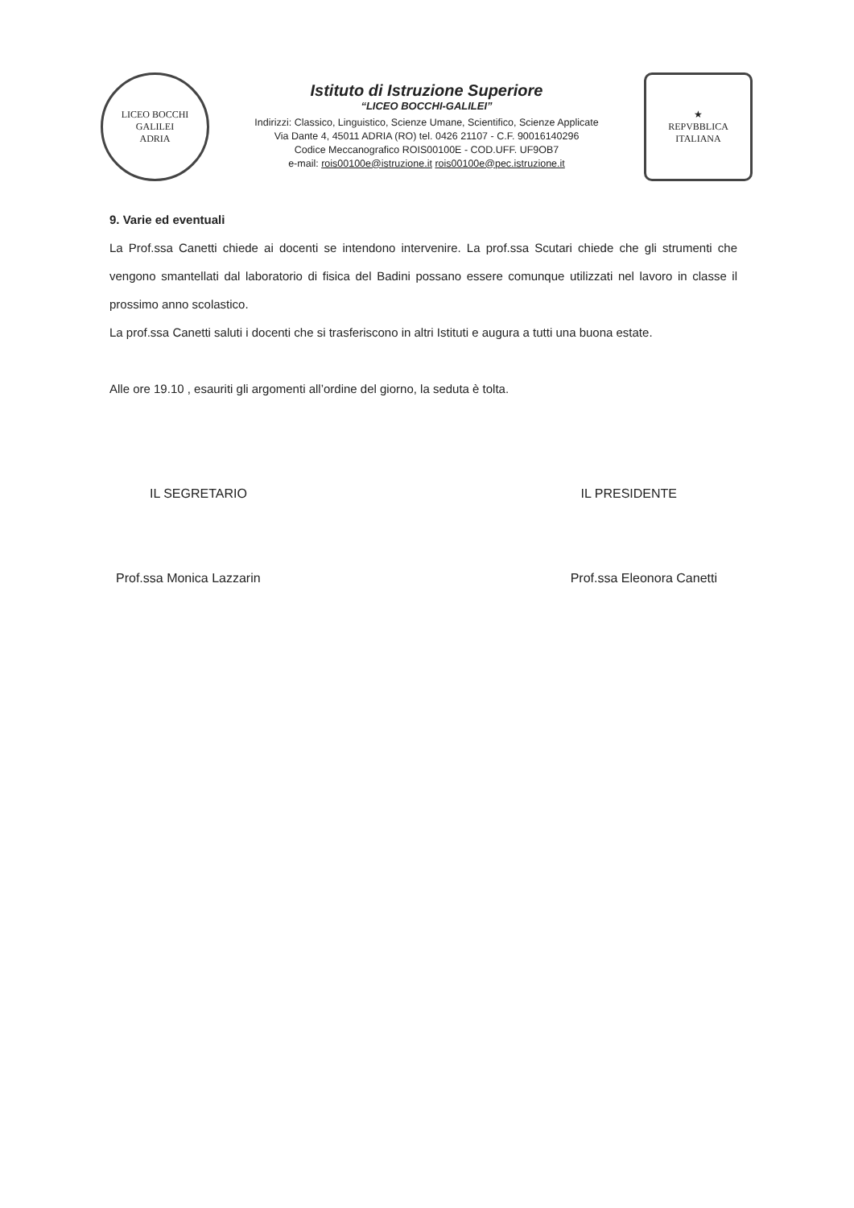LICEO BOCCHI GALILEI
ADRIA
Istituto di Istruzione Superiore
“LICEO BOCCHI-GALILEI”
Indirizzi: Classico, Linguistico, Scienze Umane, Scientifico, Scienze Applicate
Via Dante 4, 45011 ADRIA (RO) tel. 0426 21107 - C.F. 90016140296
Codice Meccanografico ROIS00100E - COD.UFF. UF9OB7
e-mail: rois00100e@istruzione.it rois00100e@pec.istruzione.it
★
REPVBBLICA ITALIANA
9. Varie ed eventuali
La Prof.ssa Canetti chiede ai docenti se intendono intervenire. La prof.ssa Scutari chiede che gli strumenti che vengono smantellati dal laboratorio di fisica del Badini possano essere comunque utilizzati nel lavoro in classe il prossimo anno scolastico.
La prof.ssa Canetti saluti i docenti che si trasferiscono in altri Istituti e augura a tutti una buona estate.
Alle ore 19.10 , esauriti gli argomenti all’ordine del giorno, la seduta è tolta.
IL SEGRETARIO IL PRESIDENTE
Prof.ssa Monica Lazzarin Prof.ssa Eleonora Canetti